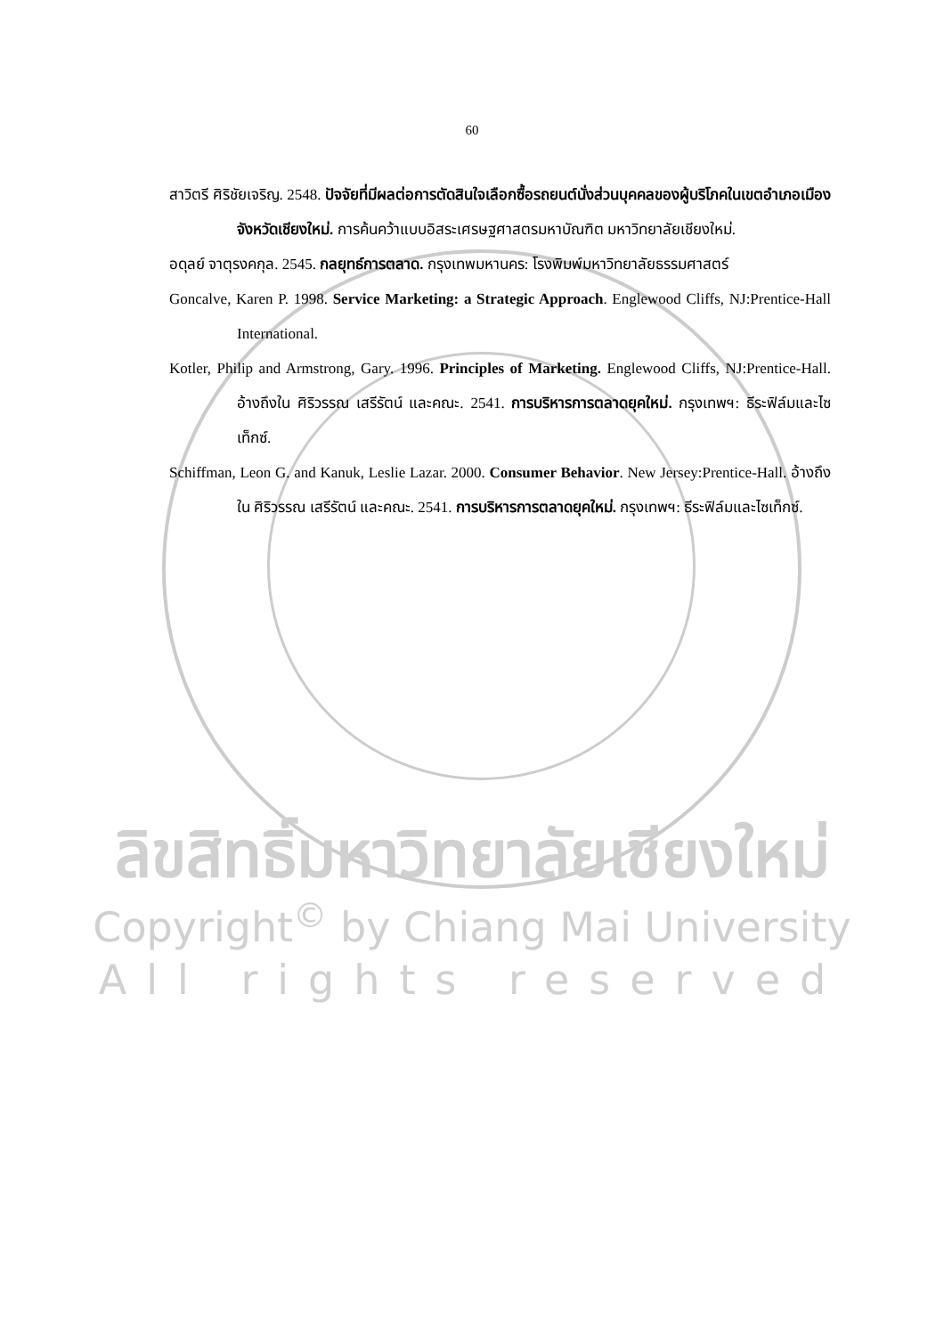60
สาวิตรี ศิริชัยเจริญ. 2548. ปัจจัยที่มีผลต่อการตัดสินใจเลือกซื้อรถยนต์นั่งส่วนบุคคลของผู้บริโภคในเขตอำเภอเมือง จังหวัดเชียงใหม่. การค้นคว้าแบบอิสระเศรษฐศาสตรมหาบัณฑิต มหาวิทยาลัยเชียงใหม่.
อดุลย์ จาตุรงคกุล. 2545. กลยุทธ์การตลาด. กรุงเทพมหานคร: โรงพิมพ์มหาวิทยาลัยธรรมศาสตร์
Goncalve, Karen P. 1998. Service Marketing: a Strategic Approach. Englewood Cliffs, NJ:Prentice-Hall International.
Kotler, Philip and Armstrong, Gary. 1996. Principles of Marketing. Englewood Cliffs, NJ:Prentice-Hall. อ้างถึงใน ศิริวรรณ เสรีรัตน์ และคณะ. 2541. การบริหารการตลาดยุคใหม่. กรุงเทพฯ: ธีระฟิล์มและไซเท็กซ์.
Schiffman, Leon G. and Kanuk, Leslie Lazar. 2000. Consumer Behavior. New Jersey:Prentice-Hall. อ้างถึงใน ศิริวรรณ เสรีรัตน์ และคณะ. 2541. การบริหารการตลาดยุคใหม่. กรุงเทพฯ: ธีระฟิล์มและไซเท็กซ์.
ลิขสิทธิ์มหาวิทยาลัยเชียงใหม่
Copyright<sup>©</sup> by Chiang Mai University
All rights reserved